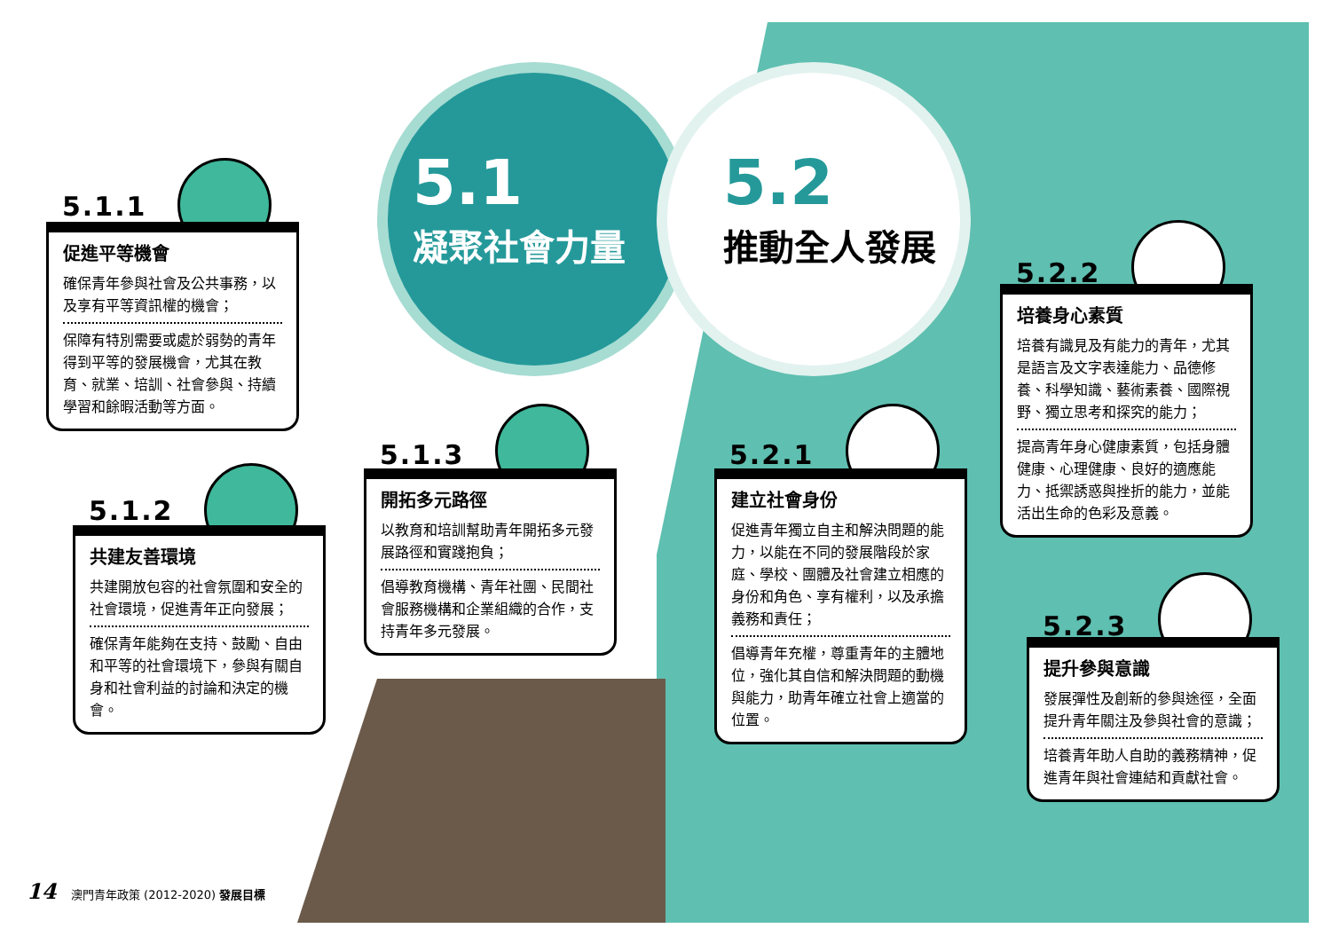5.1
凝聚社會力量
5.2
推動全人發展
5.1.1
促進平等機會
確保青年參與社會及公共事務，以及享有平等資訊權的機會；
保障有特別需要或處於弱勢的青年得到平等的發展機會，尤其在教育、就業、培訓、社會參與、持續學習和餘暇活動等方面。
5.1.2
共建友善環境
共建開放包容的社會氛圍和安全的社會環境，促進青年正向發展；
確保青年能夠在支持、鼓勵、自由和平等的社會環境下，參與有關自身和社會利益的討論和決定的機會。
5.1.3
開拓多元路徑
以教育和培訓幫助青年開拓多元發展路徑和實踐抱負；
倡導教育機構、青年社團、民間社會服務機構和企業組織的合作，支持青年多元發展。
5.2.1
建立社會身份
促進青年獨立自主和解決問題的能力，以能在不同的發展階段於家庭、學校、團體及社會建立相應的身份和角色、享有權利，以及承擔義務和責任；
倡導青年充權，尊重青年的主體地位，強化其自信和解決問題的動機與能力，助青年確立社會上適當的位置。
5.2.2
培養身心素質
培養有識見及有能力的青年，尤其是語言及文字表達能力、品德修養、科學知識、藝術素養、國際視野、獨立思考和探究的能力；
提高青年身心健康素質，包括身體健康、心理健康、良好的適應能力、抵禦誘惑與挫折的能力，並能活出生命的色彩及意義。
5.2.3
提升參與意識
發展彈性及創新的參與途徑，全面提升青年關注及參與社會的意識；
培養青年助人自助的義務精神，促進青年與社會連結和貢獻社會。
14 澳門青年政策 (2012-2020) 發展目標